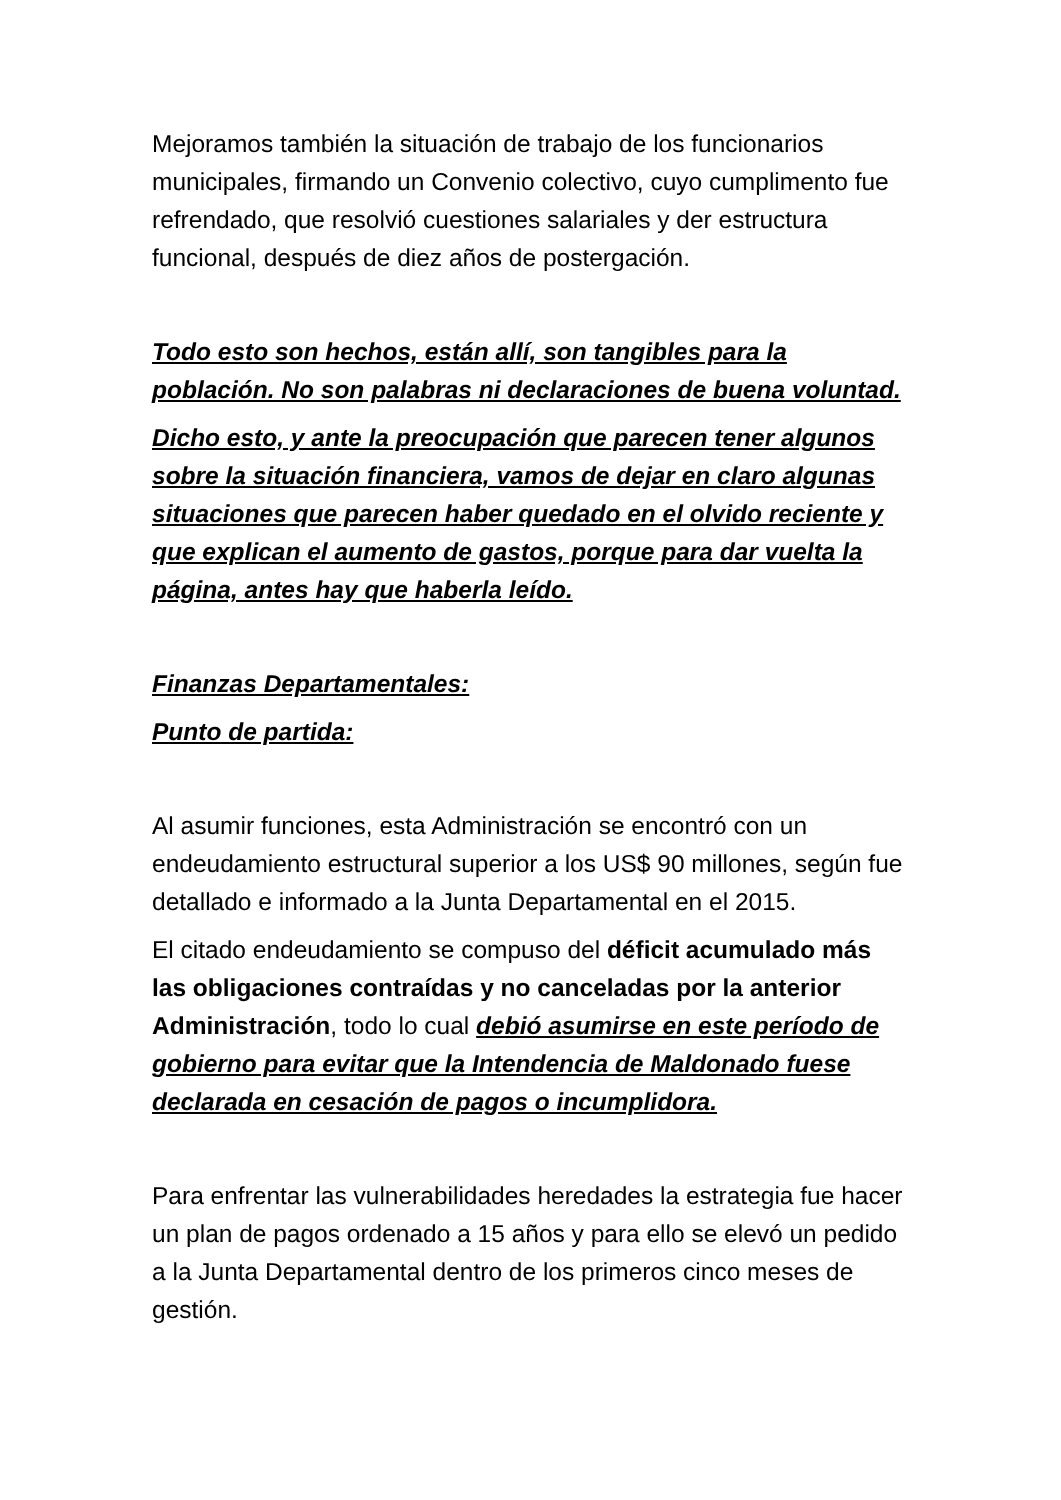Mejoramos también la situación de trabajo de los funcionarios municipales, firmando un Convenio colectivo, cuyo cumplimento fue refrendado, que resolvió cuestiones salariales y der estructura funcional, después de diez años de postergación.
Todo esto son hechos, están allí, son tangibles para la población. No son palabras ni declaraciones de buena voluntad.
Dicho esto, y ante la preocupación que parecen tener algunos sobre la situación financiera, vamos de dejar en claro algunas situaciones que parecen haber quedado en el olvido reciente y que explican el aumento de gastos, porque para dar vuelta la página, antes hay que haberla leído.
Finanzas Departamentales:
Punto de partida:
Al asumir funciones, esta Administración se encontró con un endeudamiento estructural superior a los US$ 90 millones, según fue detallado e informado a la Junta Departamental en el 2015.
El citado endeudamiento se compuso del déficit acumulado más las obligaciones contraídas y no canceladas por la anterior Administración, todo lo cual debió asumirse en este período de gobierno para evitar que la Intendencia de Maldonado fuese declarada en cesación de pagos o incumplidora.
Para enfrentar las vulnerabilidades heredades la estrategia fue hacer un plan de pagos ordenado a 15 años y para ello se elevó un pedido a la Junta Departamental dentro de los primeros cinco meses de gestión.